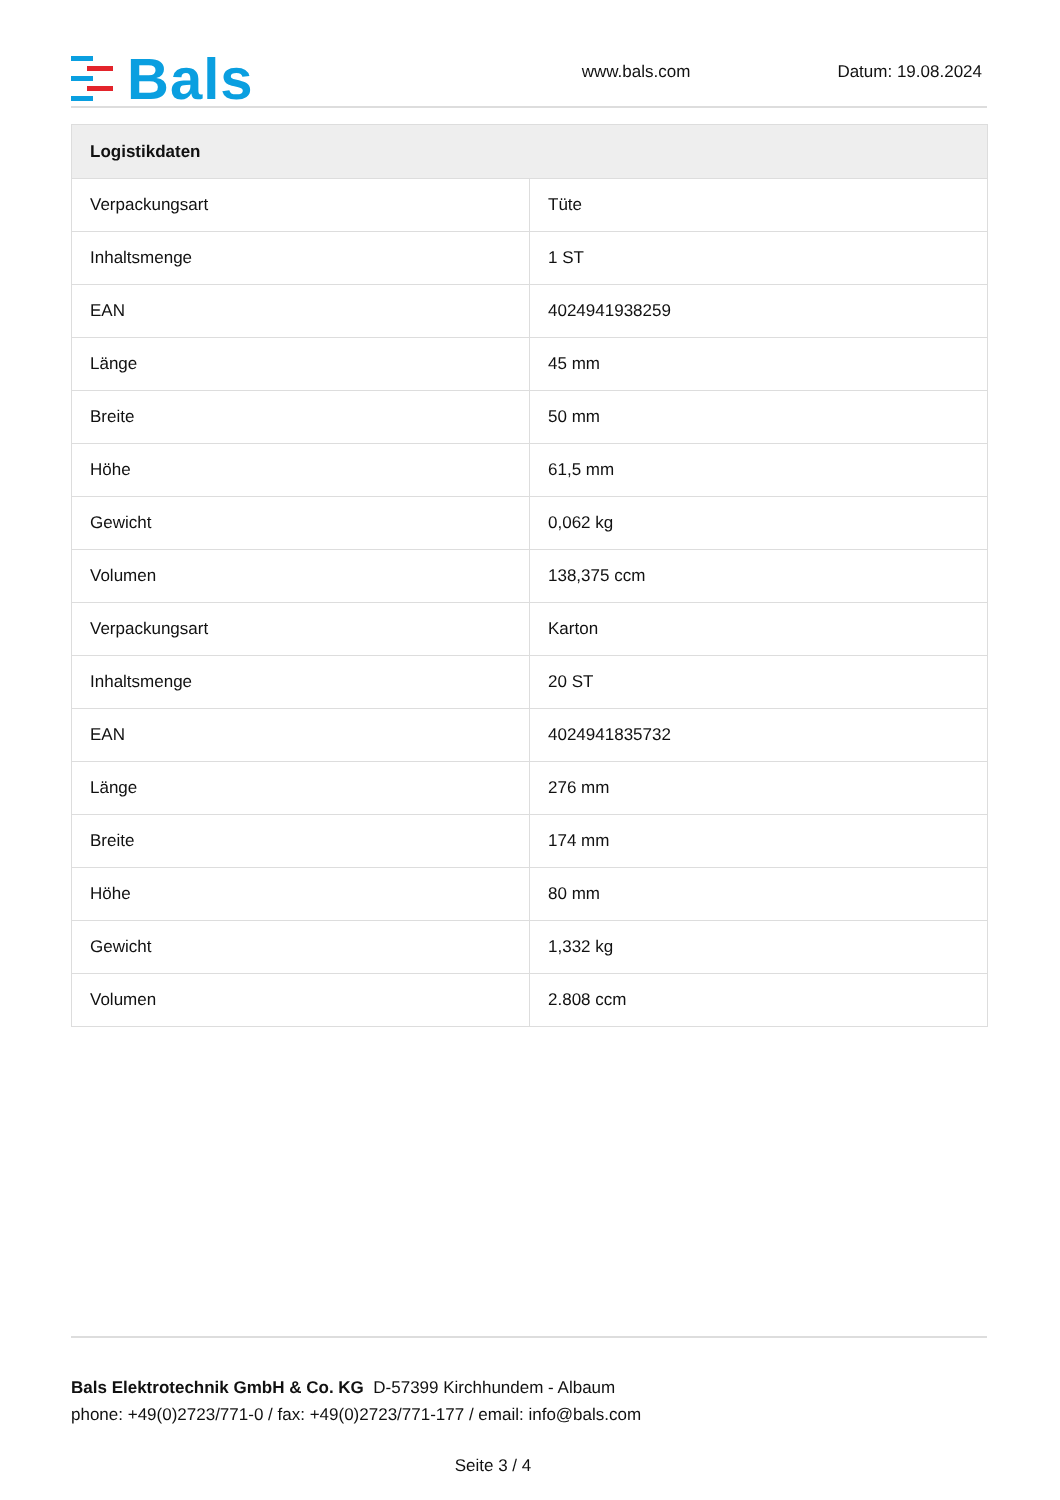Bals
www.bals.com
Datum: 19.08.2024
| Logistikdaten | |
| --- | --- |
| Verpackungsart | Tüte |
| Inhaltsmenge | 1 ST |
| EAN | 4024941938259 |
| Länge | 45 mm |
| Breite | 50 mm |
| Höhe | 61,5 mm |
| Gewicht | 0,062 kg |
| Volumen | 138,375 ccm |
| Verpackungsart | Karton |
| Inhaltsmenge | 20 ST |
| EAN | 4024941835732 |
| Länge | 276 mm |
| Breite | 174 mm |
| Höhe | 80 mm |
| Gewicht | 1,332 kg |
| Volumen | 2.808 ccm |
Bals Elektrotechnik GmbH & Co. KG D-57399 Kirchhundem - Albaum
phone: +49(0)2723/771-0 / fax: +49(0)2723/771-177 / email: info@bals.com
Seite 3 / 4